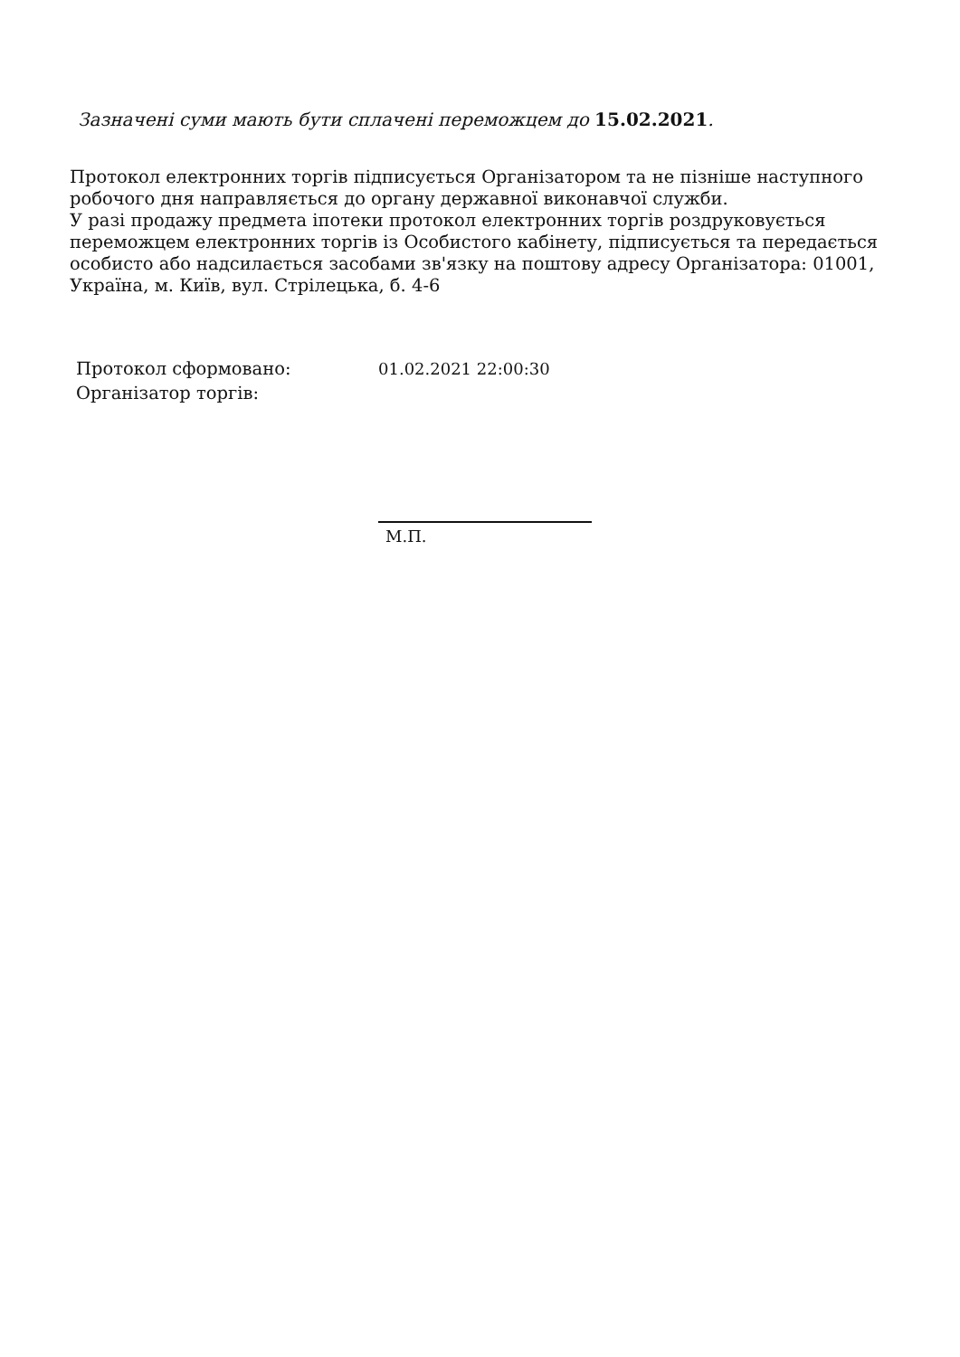Зазначені суми мають бути сплачені переможцем до 15.02.2021.
Протокол електронних торгів підписується Організатором та не пізніше наступного робочого дня направляється до органу державної виконавчої служби.
У разі продажу предмета іпотеки протокол електронних торгів роздруковується переможцем електронних торгів із Особистого кабінету, підписується та передається особисто або надсилається засобами зв'язку на поштову адресу Організатора: 01001, Україна, м. Київ, вул. Стрілецька, б. 4-6
| Протокол сформовано: | 01.02.2021 22:00:30 |
| Організатор торгів: | |
М.П.